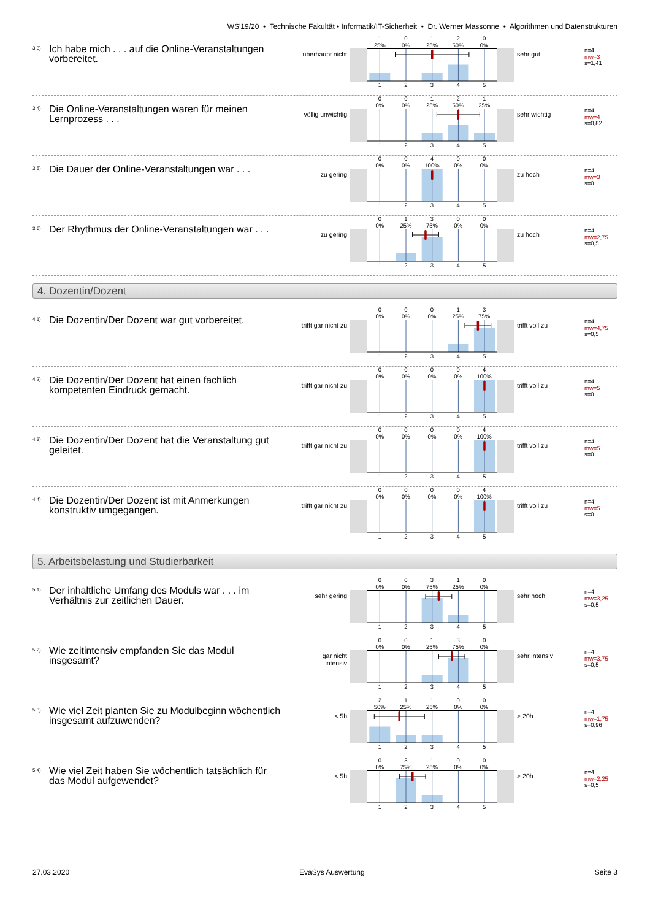WS'19/20 • Technische Fakultät • Informatik/IT-Sicherheit • Dr. Werner Massonne • Algorithmen und Datenstrukturen
3.3)
Ich habe mich . . . auf die Online-Veranstaltungen vorbereitet.
überhaupt nicht
1
25%
0
0%
1
25%
2
50%
0
0%
1 2 3 4 5
sehr gut
n=4
mw=3
s=1,41
3.4)
Die Online-Veranstaltungen waren für meinen Lernprozess . . .
völlig unwichtig
0
0%
0
0%
1
25%
2
50%
1
25%
1 2 3 4 5
sehr wichtig
n=4
mw=4
s=0,82
3.5)
Die Dauer der Online-Veranstaltungen war . . .
zu gering
0
0%
0
0%
4
100%
0
0%
0
0%
1 2 3 4 5
zu hoch
n=4
mw=3
s=0
3.6)
Der Rhythmus der Online-Veranstaltungen war . . .
zu gering
0
0%
1
25%
3
75%
0
0%
0
0%
1 2 3 4 5
zu hoch
n=4
mw=2,75
s=0,5
4. Dozentin/Dozent
4.1)
Die Dozentin/Der Dozent war gut vorbereitet.
trifft gar nicht zu
0
0%
0
0%
0
0%
1
25%
3
75%
1 2 3 4 5
trifft voll zu
n=4
mw=4,75
s=0,5
4.2)
Die Dozentin/Der Dozent hat einen fachlich kompetenten Eindruck gemacht.
trifft gar nicht zu
0
0%
0
0%
0
0%
0
0%
4
100%
1 2 3 4 5
trifft voll zu
n=4
mw=5
s=0
4.3)
Die Dozentin/Der Dozent hat die Veranstaltung gut geleitet.
trifft gar nicht zu
0
0%
0
0%
0
0%
0
0%
4
100%
1 2 3 4 5
trifft voll zu
n=4
mw=5
s=0
4.4)
Die Dozentin/Der Dozent ist mit Anmerkungen konstruktiv umgegangen.
trifft gar nicht zu
0
0%
0
0%
0
0%
0
0%
4
100%
1 2 3 4 5
trifft voll zu
n=4
mw=5
s=0
5. Arbeitsbelastung und Studierbarkeit
5.1)
Der inhaltliche Umfang des Moduls war . . . im Verhältnis zur zeitlichen Dauer.
sehr gering
0
0%
0
0%
3
75%
1
25%
0
0%
1 2 3 4 5
sehr hoch
n=4
mw=3,25
s=0,5
5.2)
Wie zeitintensiv empfanden Sie das Modul insgesamt?
gar nicht intensiv
0
0%
0
0%
1
25%
3
75%
0
0%
1 2 3 4 5
sehr intensiv
n=4
mw=3,75
s=0,5
5.3)
Wie viel Zeit planten Sie zu Modulbeginn wöchentlich insgesamt aufzuwenden?
< 5h
2
50%
1
25%
1
25%
0
0%
0
0%
1 2 3 4 5
> 20h
n=4
mw=1,75
s=0,96
5.4)
Wie viel Zeit haben Sie wöchentlich tatsächlich für das Modul aufgewendet?
< 5h
0
0%
3
75%
1
25%
0
0%
0
0%
1 2 3 4 5
> 20h
n=4
mw=2,25
s=0,5
27.03.2020 EvaSys Auswertung Seite 3